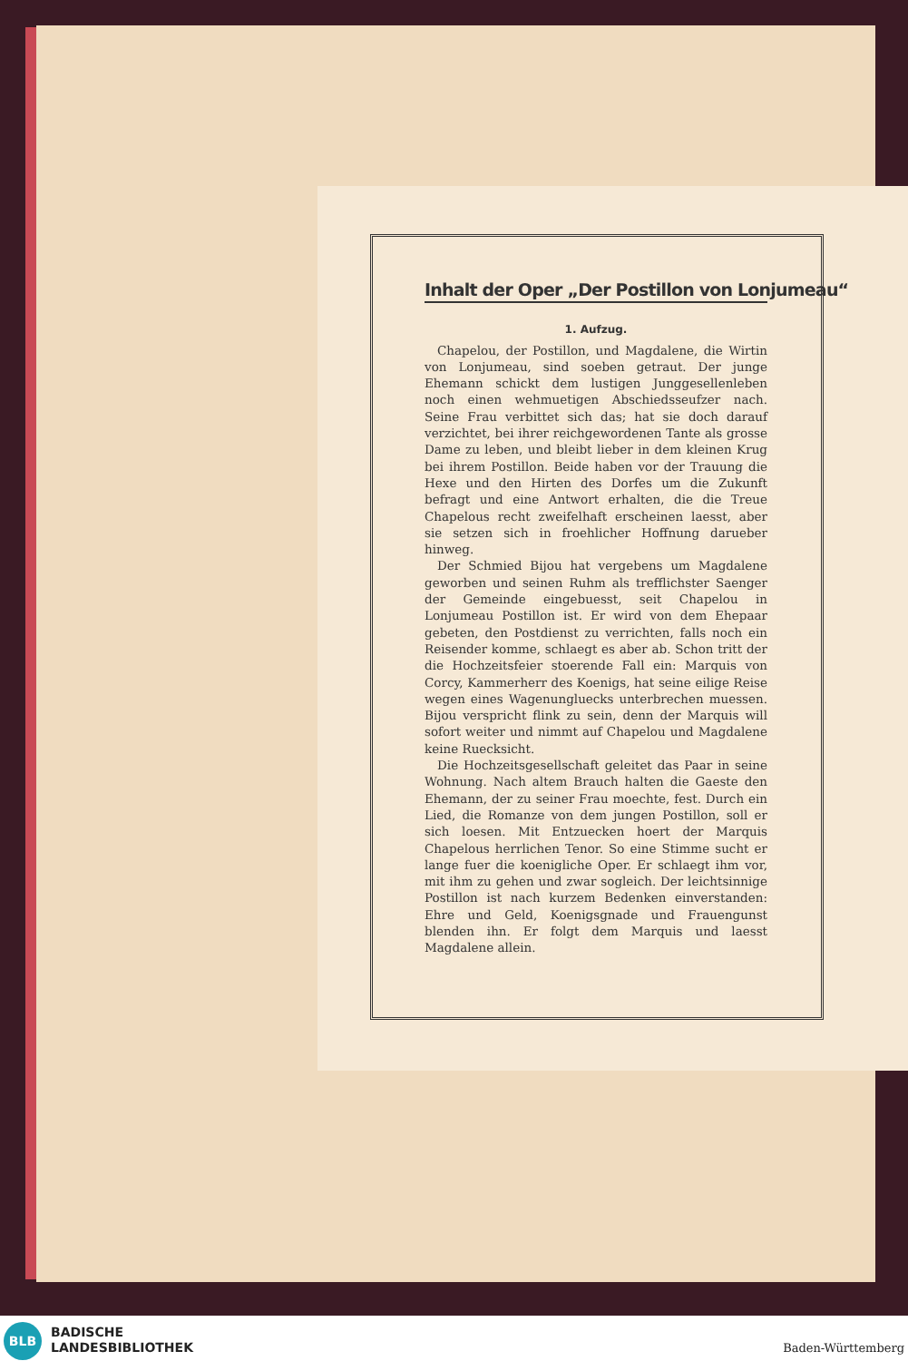Inhalt der Oper „Der Postillon von Lonjumeau“
1. Aufzug.
Chapelou, der Postillon, und Magdalene, die Wirtin von Lonjumeau, sind soeben getraut. Der junge Ehemann schickt dem lustigen Junggesellenleben noch einen wehmuetigen Abschiedsseufzer nach. Seine Frau verbittet sich das; hat sie doch darauf verzichtet, bei ihrer reichgewordenen Tante als grosse Dame zu leben, und bleibt lieber in dem kleinen Krug bei ihrem Postillon. Beide haben vor der Trauung die Hexe und den Hirten des Dorfes um die Zukunft befragt und eine Antwort erhalten, die die Treue Chapelous recht zweifelhaft erscheinen laesst, aber sie setzen sich in froehlicher Hoffnung darueber hinweg.
Der Schmied Bijou hat vergebens um Magdalene geworben und seinen Ruhm als trefflichster Saenger der Gemeinde eingebuesst, seit Chapelou in Lonjumeau Postillon ist. Er wird von dem Ehepaar gebeten, den Postdienst zu verrichten, falls noch ein Reisender komme, schlaegt es aber ab. Schon tritt der die Hochzeitsfeier stoerende Fall ein: Marquis von Corcy, Kammerherr des Koenigs, hat seine eilige Reise wegen eines Wagenungluecks unterbrechen muessen. Bijou verspricht flink zu sein, denn der Marquis will sofort weiter und nimmt auf Chapelou und Magdalene keine Ruecksicht.
Die Hochzeitsgesellschaft geleitet das Paar in seine Wohnung. Nach altem Brauch halten die Gaeste den Ehemann, der zu seiner Frau moechte, fest. Durch ein Lied, die Romanze von dem jungen Postillon, soll er sich loesen. Mit Entzuecken hoert der Marquis Chapelous herrlichen Tenor. So eine Stimme sucht er lange fuer die koenigliche Oper. Er schlaegt ihm vor, mit ihm zu gehen und zwar sogleich. Der leichtsinnige Postillon ist nach kurzem Bedenken einverstanden: Ehre und Geld, Koenigsgnade und Frauengunst blenden ihn. Er folgt dem Marquis und laesst Magdalene allein.
BLB
BADISCHE
LANDESBIBLIOTHEK
Baden-Württemberg